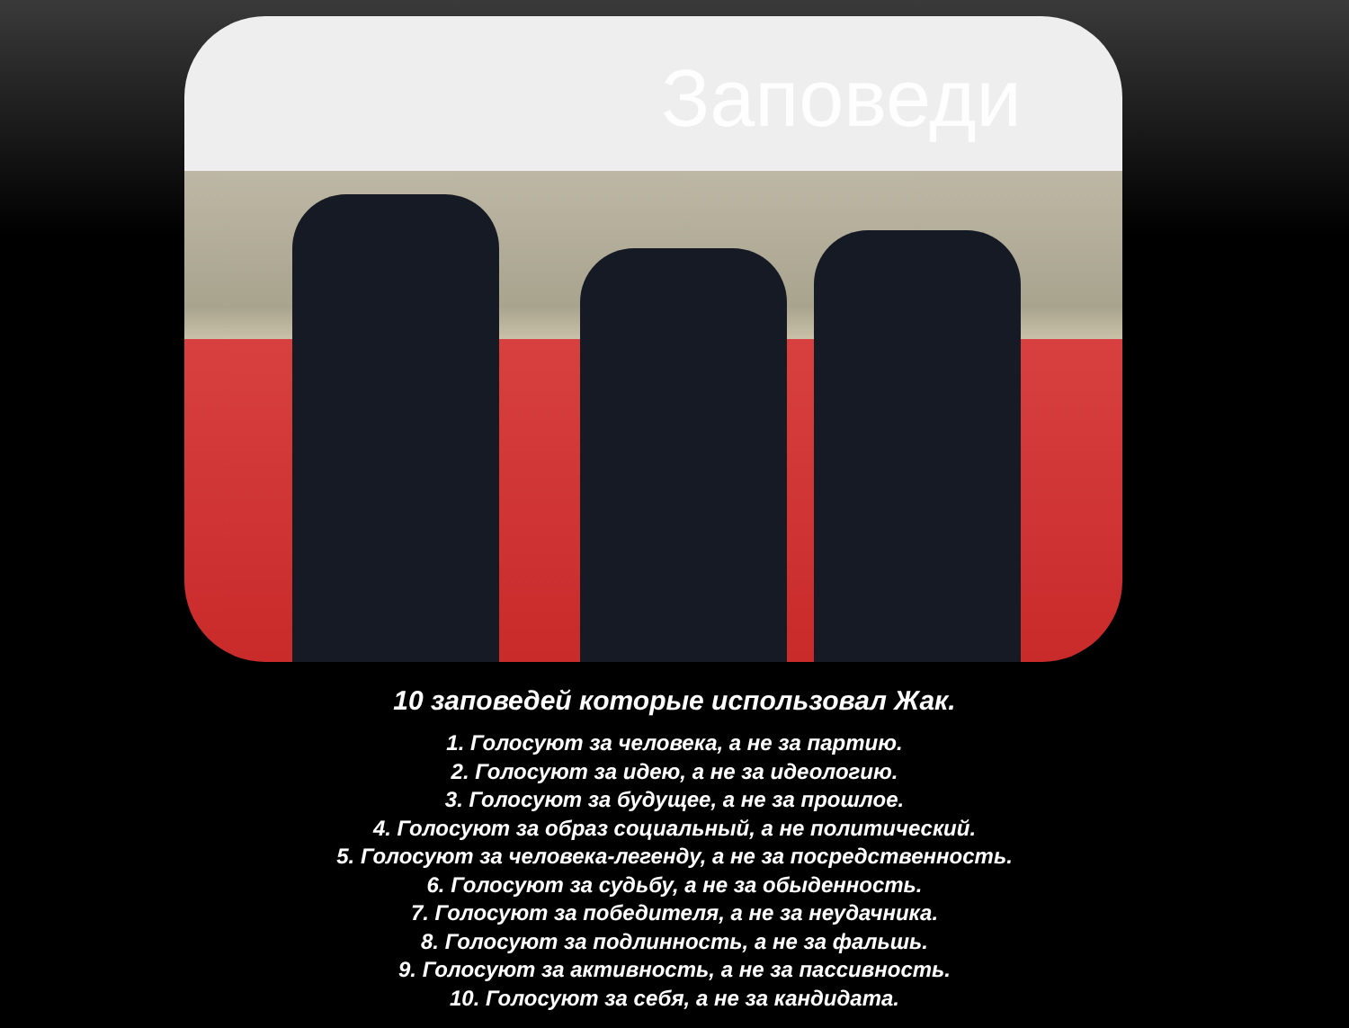Заповеди
10 заповедей которые использовал Жак.
1. Голосуют за человека, а не за партию.
2. Голосуют за идею, а не за идеологию.
3. Голосуют за будущее, а не за прошлое.
4. Голосуют за образ социальный, а не политический.
5. Голосуют за человека-легенду, а не за посредственность.
6. Голосуют за судьбу, а не за обыденность.
7. Голосуют за победителя, а не за неудачника.
8. Голосуют за подлинность, а не за фальшь.
9. Голосуют за активность, а не за пассивность.
10. Голосуют за себя, а не за кандидата.